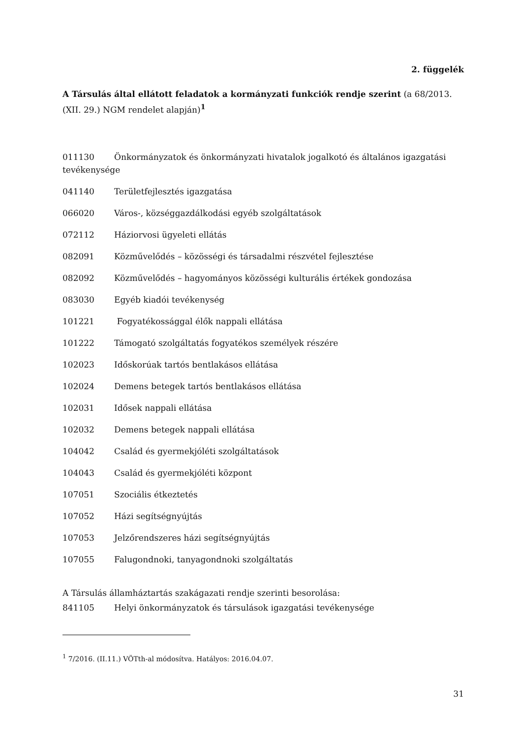2. függelék
A Társulás által ellátott feladatok a kormányzati funkciók rendje szerint (a 68/2013. (XII. 29.) NGM rendelet alapján)<sup>1</sup>
011130 Önkormányzatok és önkormányzati hivatalok jogalkotó és általános igazgatási tevékenysége
041140 Területfejlesztés igazgatása
066020 Város-, községgazdálkodási egyéb szolgáltatások
072112 Háziorvosi ügyeleti ellátás
082091 Közművelődés – közösségi és társadalmi részvétel fejlesztése
082092 Közművelődés – hagyományos közösségi kulturális értékek gondozása
083030 Egyéb kiadói tevékenység
101221 Fogyatékossággal élők nappali ellátása
101222 Támogató szolgáltatás fogyatékos személyek részére
102023 Időskorúak tartós bentlakásos ellátása
102024 Demens betegek tartós bentlakásos ellátása
102031 Idősek nappali ellátása
102032 Demens betegek nappali ellátása
104042 Család és gyermekjóléti szolgáltatások
104043 Család és gyermekjóléti központ
107051 Szociális étkeztetés
107052 Házi segítségnyújtás
107053 Jelzőrendszeres házi segítségnyújtás
107055 Falugondnoki, tanyagondnoki szolgáltatás
A Társulás államháztartás szakágazati rendje szerinti besorolása:
841105 Helyi önkormányzatok és társulások igazgatási tevékenysége
<sup>1</sup> 7/2016. (II.11.) VÖTth-al módosítva. Hatályos: 2016.04.07.
31